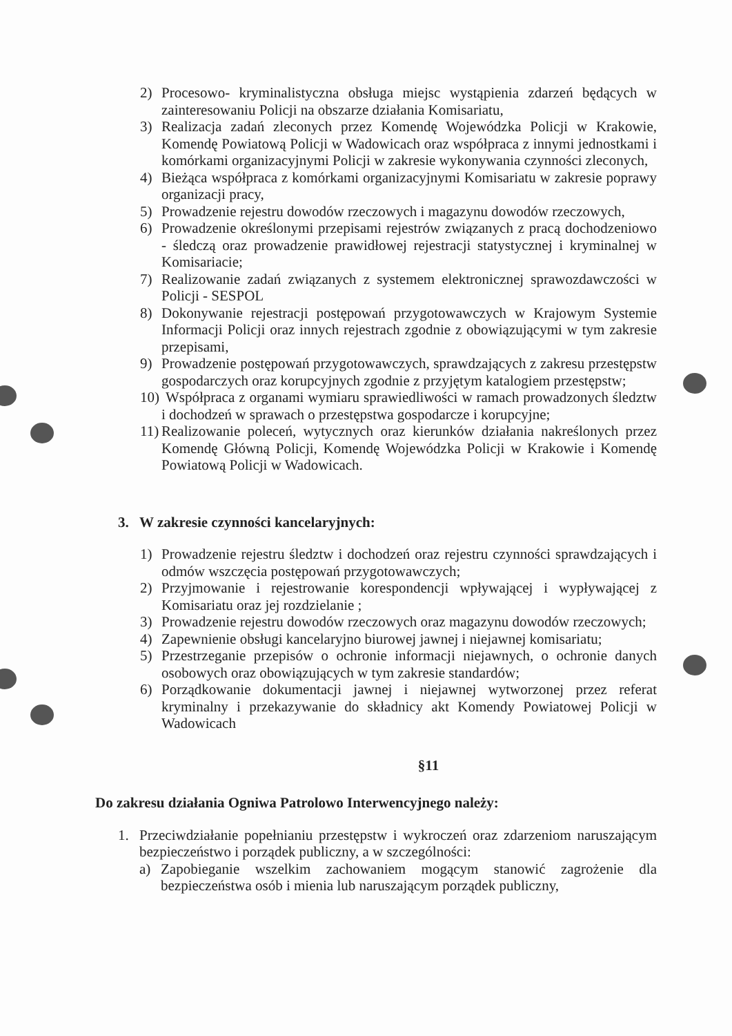2) Procesowo- kryminalistyczna obsługa miejsc wystąpienia zdarzeń będących w zainteresowaniu Policji na obszarze działania Komisariatu,
3) Realizacja zadań zleconych przez Komendę Wojewódzka Policji w Krakowie, Komendę Powiatową Policji w Wadowicach oraz współpraca z innymi jednostkami i komórkami organizacyjnymi Policji w zakresie wykonywania czynności zleconych,
4) Bieżąca współpraca z komórkami organizacyjnymi Komisariatu w zakresie poprawy organizacji pracy,
5) Prowadzenie rejestru dowodów rzeczowych i magazynu dowodów rzeczowych,
6) Prowadzenie określonymi przepisami rejestrów związanych z pracą dochodzeniowo - śledczą oraz prowadzenie prawidłowej rejestracji statystycznej i kryminalnej w Komisariacie;
7) Realizowanie zadań związanych z systemem elektronicznej sprawozdawczości w Policji - SESPOL
8) Dokonywanie rejestracji postępowań przygotowawczych w Krajowym Systemie Informacji Policji oraz innych rejestrach zgodnie z obowiązującymi w tym zakresie przepisami,
9) Prowadzenie postępowań przygotowawczych, sprawdzających z zakresu przestępstw gospodarczych oraz korupcyjnych zgodnie z przyjętym katalogiem przestępstw;
10) Współpraca z organami wymiaru sprawiedliwości w ramach prowadzonych śledztw i dochodzeń w sprawach o przestępstwa gospodarcze i korupcyjne;
11) Realizowanie poleceń, wytycznych oraz kierunków działania nakreślonych przez Komendę Główną Policji, Komendę Wojewódzka Policji w Krakowie i Komendę Powiatową Policji w Wadowicach.
3. W zakresie czynności kancelaryjnych:
1) Prowadzenie rejestru śledztw i dochodzeń oraz rejestru czynności sprawdzających i odmów wszczęcia postępowań przygotowawczych;
2) Przyjmowanie i rejestrowanie korespondencji wpływającej i wypływającej z Komisariatu oraz jej rozdzielanie ;
3) Prowadzenie rejestru dowodów rzeczowych oraz magazynu dowodów rzeczowych;
4) Zapewnienie obsługi kancelaryjno biurowej jawnej i niejawnej komisariatu;
5) Przestrzeganie przepisów o ochronie informacji niejawnych, o ochronie danych osobowych oraz obowiązujących w tym zakresie standardów;
6) Porządkowanie dokumentacji jawnej i niejawnej wytworzonej przez referat kryminalny i przekazywanie do składnicy akt Komendy Powiatowej Policji w Wadowicach
§11
Do zakresu działania Ogniwa Patrolowo Interwencyjnego należy:
1. Przeciwdziałanie popełnianiu przestępstw i wykroczeń oraz zdarzeniom naruszającym bezpieczeństwo i porządek publiczny, a w szczególności:
a) Zapobieganie wszelkim zachowaniem mogącym stanowić zagrożenie dla bezpieczeństwa osób i mienia lub naruszającym porządek publiczny,